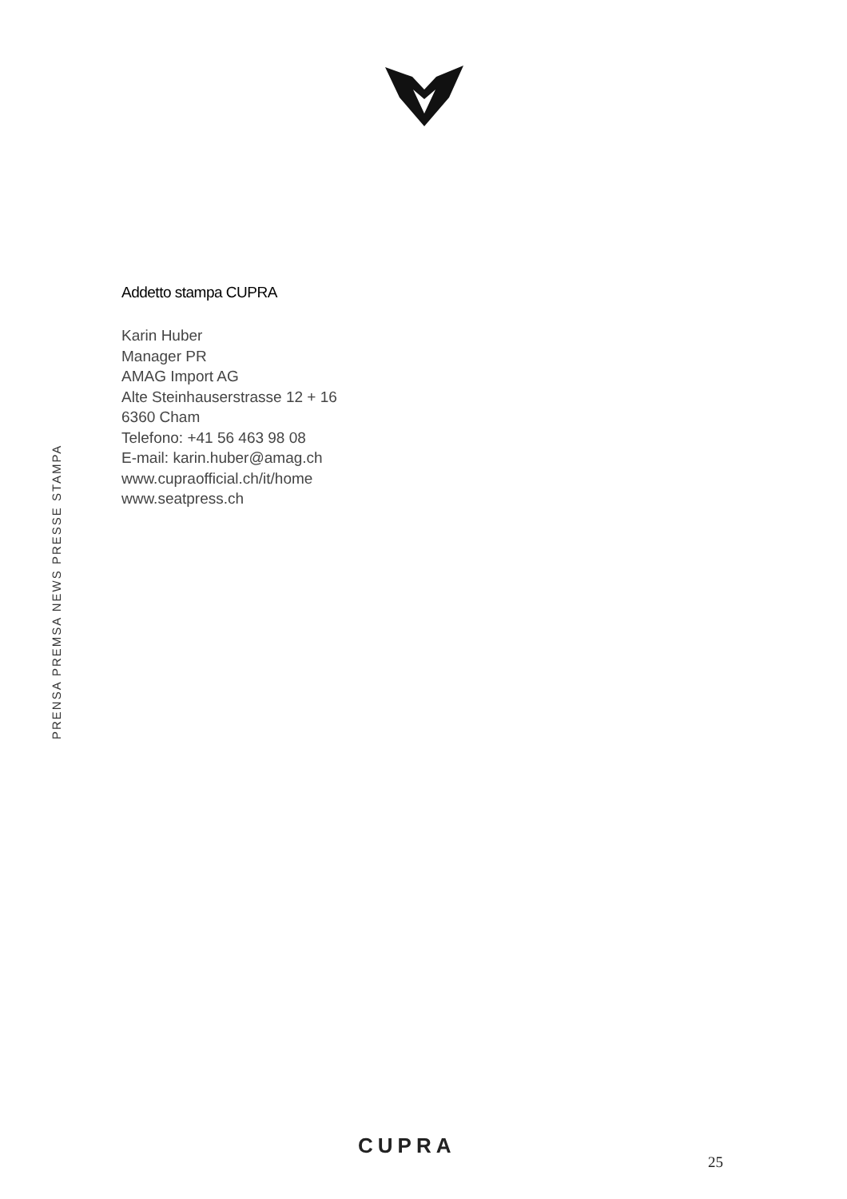PRENSA PREMSA NEWS PRESSE STAMPA
Addetto stampa CUPRA
Karin Huber
Manager PR
AMAG Import AG
Alte Steinhauserstrasse 12 + 16
6360 Cham
Telefono: +41 56 463 98 08
E-mail: karin.huber@amag.ch
www.cupraofficial.ch/it/home
www.seatpress.ch
CUPRA
25